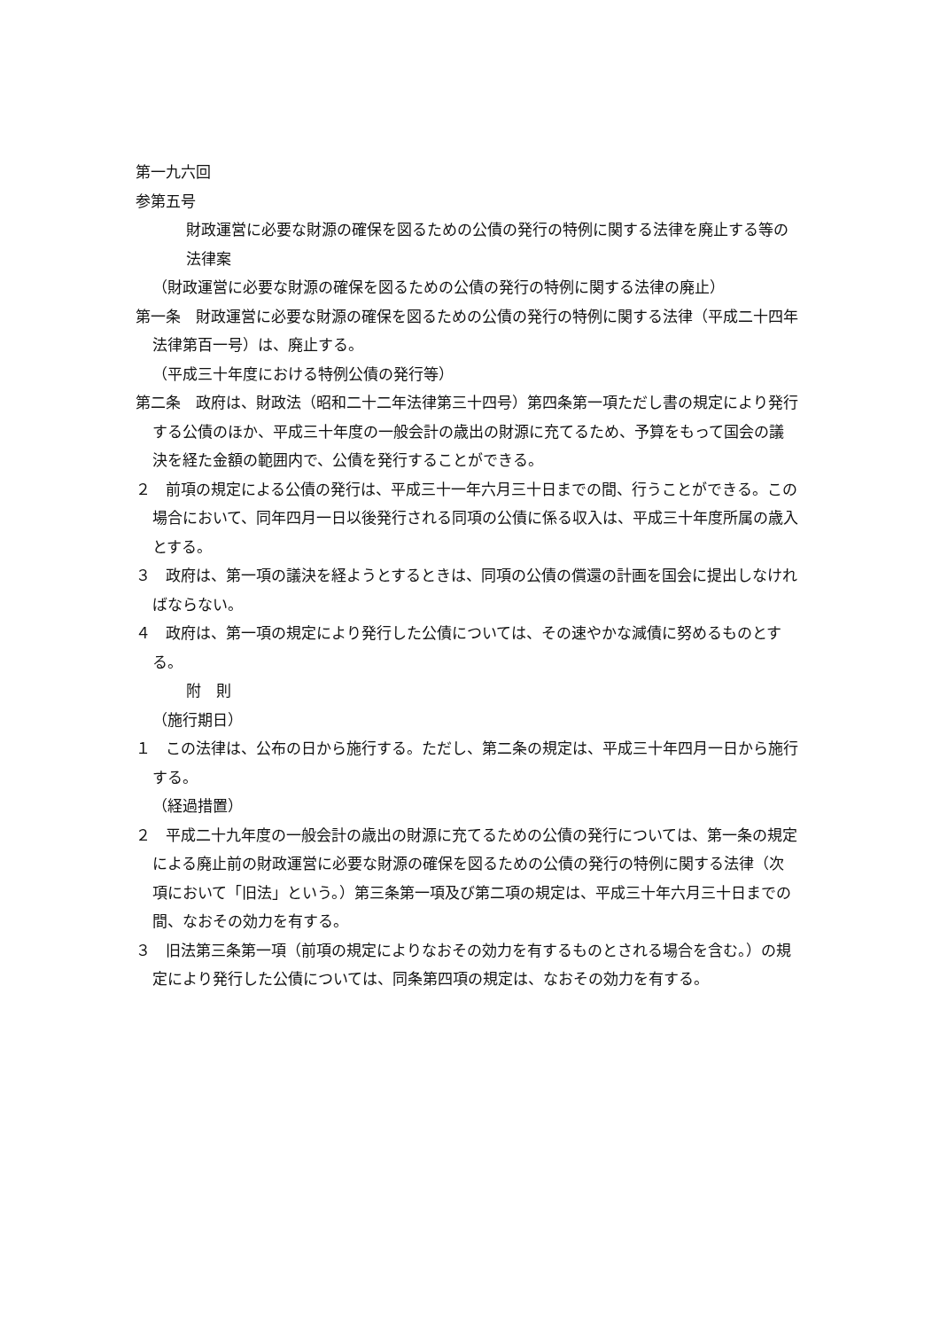第一九六回
参第五号
財政運営に必要な財源の確保を図るための公債の発行の特例に関する法律を廃止する等の法律案
（財政運営に必要な財源の確保を図るための公債の発行の特例に関する法律の廃止）
第一条　財政運営に必要な財源の確保を図るための公債の発行の特例に関する法律（平成二十四年法律第百一号）は、廃止する。
（平成三十年度における特例公債の発行等）
第二条　政府は、財政法（昭和二十二年法律第三十四号）第四条第一項ただし書の規定により発行する公債のほか、平成三十年度の一般会計の歳出の財源に充てるため、予算をもって国会の議決を経た金額の範囲内で、公債を発行することができる。
２　前項の規定による公債の発行は、平成三十一年六月三十日までの間、行うことができる。この場合において、同年四月一日以後発行される同項の公債に係る収入は、平成三十年度所属の歳入とする。
３　政府は、第一項の議決を経ようとするときは、同項の公債の償還の計画を国会に提出しなければならない。
４　政府は、第一項の規定により発行した公債については、その速やかな減債に努めるものとする。
附　則
（施行期日）
１　この法律は、公布の日から施行する。ただし、第二条の規定は、平成三十年四月一日から施行する。
（経過措置）
２　平成二十九年度の一般会計の歳出の財源に充てるための公債の発行については、第一条の規定による廃止前の財政運営に必要な財源の確保を図るための公債の発行の特例に関する法律（次項において「旧法」という。）第三条第一項及び第二項の規定は、平成三十年六月三十日までの間、なおその効力を有する。
３　旧法第三条第一項（前項の規定によりなおその効力を有するものとされる場合を含む。）の規定により発行した公債については、同条第四項の規定は、なおその効力を有する。